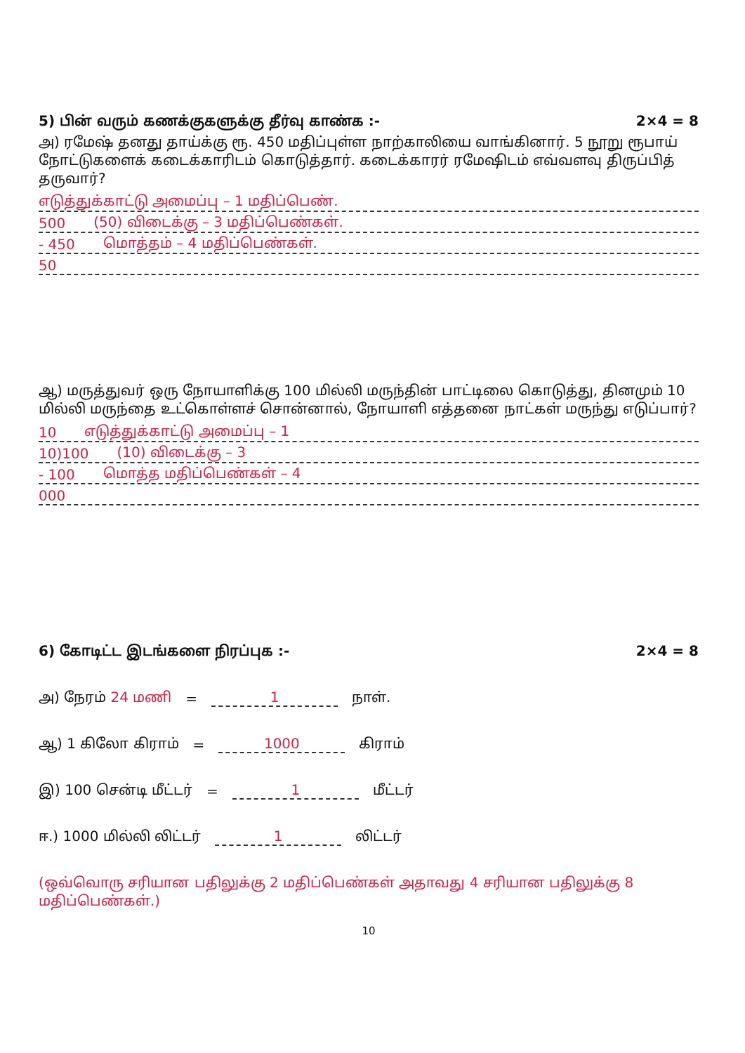5) பின் வரும் கணக்குகளுக்கு தீர்வு காண்க :- 2×4 = 8
அ) ரமேஷ் தனது தாய்க்கு ரூ. 450 மதிப்புள்ள நாற்காலியை வாங்கினார். 5 நூறு ரூபாய் நோட்டுகளைக் கடைக்காரிடம் கொடுத்தார். கடைக்காரர் ரமேஷிடம் எவ்வளவு திருப்பித் தருவார்?
எடுத்துக்காட்டு அமைப்பு – 1 மதிப்பெண்.
500 (50) விடைக்கு – 3 மதிப்பெண்கள்.
- 450 மொத்தம் – 4 மதிப்பெண்கள்.
50
ஆ) மருத்துவர் ஒரு நோயாளிக்கு 100 மில்லி மருந்தின் பாட்டிலை கொடுத்து, தினமும் 10 மில்லி மருந்தை உட்கொள்ளச் சொன்னால், நோயாளி எத்தனை நாட்கள் மருந்து எடுப்பார்?
10 எடுத்துக்காட்டு அமைப்பு – 1
10)100 (10) விடைக்கு – 3
- 100 மொத்த மதிப்பெண்கள் – 4
000
6) கோடிட்ட இடங்களை நிரப்புக :- 2×4 = 8
அ) நேரம் 24 மணி = 1 நாள்.
ஆ) 1 கிலோ கிராம் = 1000 கிராம்
இ) 100 சென்டி மீட்டர் = 1 மீட்டர்
ஈ.) 1000 மில்லி லிட்டர் 1 லிட்டர்
(ஒவ்வொரு சரியான பதிலுக்கு 2 மதிப்பெண்கள் அதாவது 4 சரியான பதிலுக்கு 8 மதிப்பெண்கள்.)
10